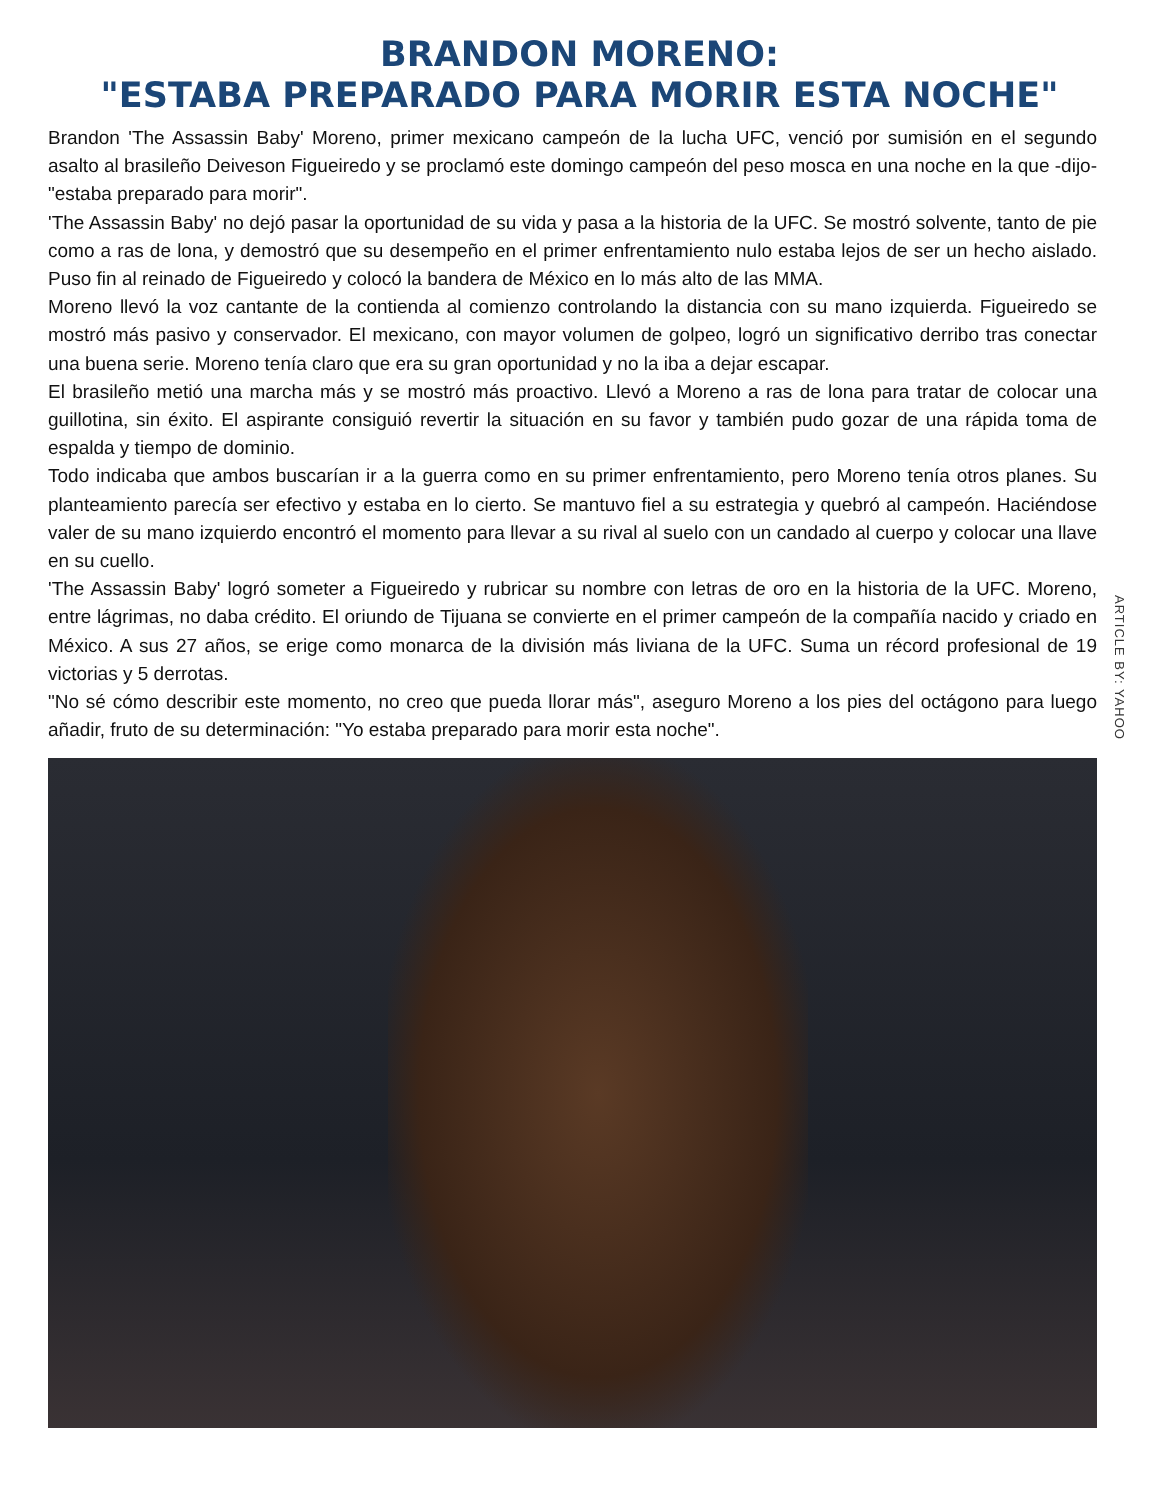BRANDON MORENO:
"ESTABA PREPARADO PARA MORIR ESTA NOCHE"
Brandon 'The Assassin Baby' Moreno, primer mexicano campeón de la lucha UFC, venció por sumisión en el segundo asalto al brasileño Deiveson Figueiredo y se proclamó este domingo campeón del peso mosca en una noche en la que -dijo- "estaba preparado para morir".
'The Assassin Baby' no dejó pasar la oportunidad de su vida y pasa a la historia de la UFC. Se mostró solvente, tanto de pie como a ras de lona, y demostró que su desempeño en el primer enfrentamiento nulo estaba lejos de ser un hecho aislado. Puso fin al reinado de Figueiredo y colocó la bandera de México en lo más alto de las MMA.
Moreno llevó la voz cantante de la contienda al comienzo controlando la distancia con su mano izquierda. Figueiredo se mostró más pasivo y conservador. El mexicano, con mayor volumen de golpeo, logró un significativo derribo tras conectar una buena serie. Moreno tenía claro que era su gran oportunidad y no la iba a dejar escapar.
El brasileño metió una marcha más y se mostró más proactivo. Llevó a Moreno a ras de lona para tratar de colocar una guillotina, sin éxito. El aspirante consiguió revertir la situación en su favor y también pudo gozar de una rápida toma de espalda y tiempo de dominio.
Todo indicaba que ambos buscarían ir a la guerra como en su primer enfrentamiento, pero Moreno tenía otros planes. Su planteamiento parecía ser efectivo y estaba en lo cierto. Se mantuvo fiel a su estrategia y quebró al campeón. Haciéndose valer de su mano izquierdo encontró el momento para llevar a su rival al suelo con un candado al cuerpo y colocar una llave en su cuello.
'The Assassin Baby' logró someter a Figueiredo y rubricar su nombre con letras de oro en la historia de la UFC. Moreno, entre lágrimas, no daba crédito. El oriundo de Tijuana se convierte en el primer campeón de la compañía nacido y criado en México. A sus 27 años, se erige como monarca de la división más liviana de la UFC. Suma un récord profesional de 19 victorias y 5 derrotas.
"No sé cómo describir este momento, no creo que pueda llorar más", aseguro Moreno a los pies del octágono para luego añadir, fruto de su determinación: "Yo estaba preparado para morir esta noche".
ARTICLE BY: YAHOO